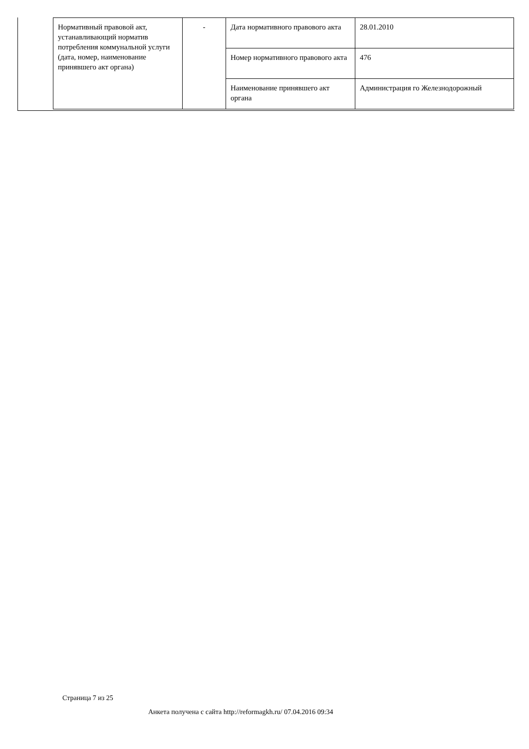| Нормативный правовой акт, устанавливающий норматив потребления коммунальной услуги (дата, номер, наименование принявшего акт органа) | - | Дата нормативного правового акта | 28.01.2010 |
| | | Номер нормативного правового акта | 476 |
| | | Наименование принявшего акт органа | Администрация го Железнодорожный |
Страница 7 из 25
Анкета получена с сайта http://reformagkh.ru/ 07.04.2016 09:34